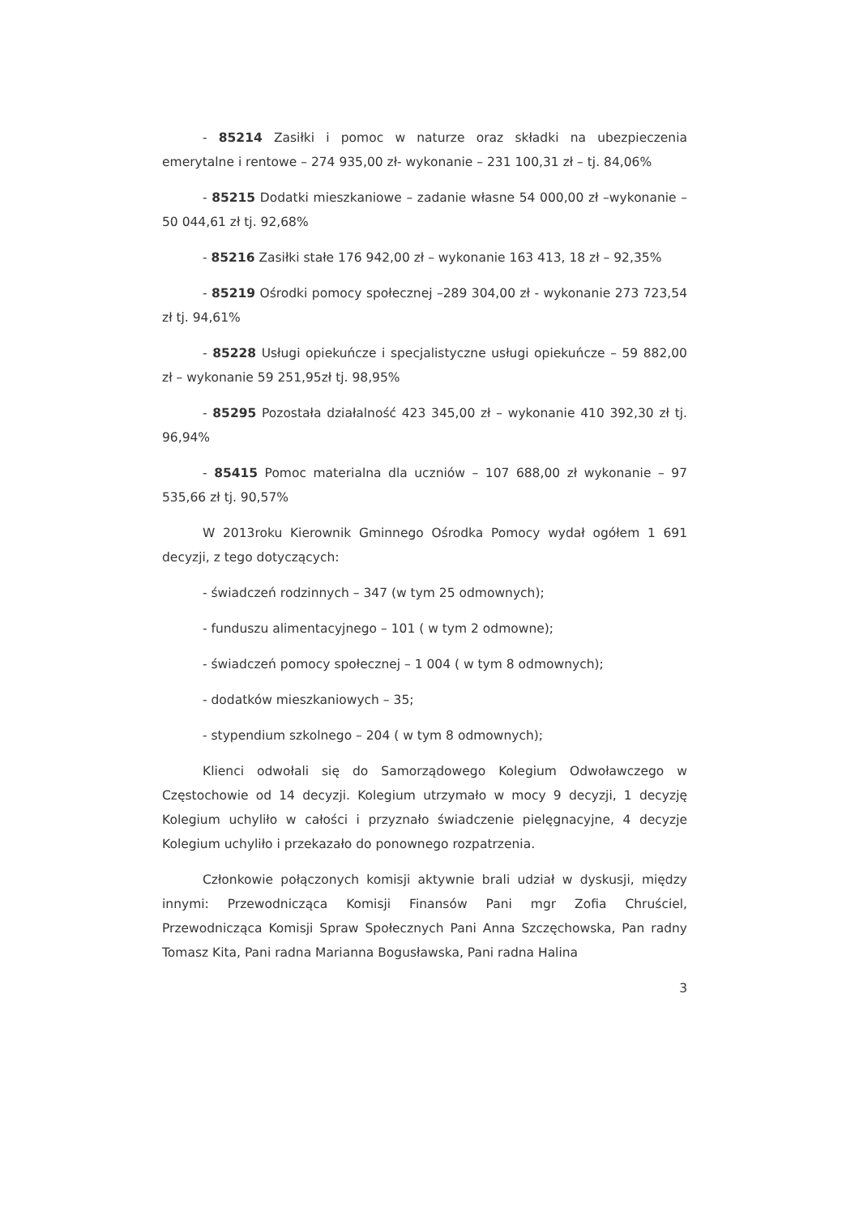- 85214 Zasiłki i pomoc w naturze oraz składki na ubezpieczenia emerytalne i rentowe – 274 935,00 zł- wykonanie – 231 100,31 zł – tj. 84,06%
- 85215 Dodatki mieszkaniowe – zadanie własne 54 000,00 zł –wykonanie – 50 044,61 zł tj. 92,68%
- 85216 Zasiłki stałe 176 942,00 zł – wykonanie 163 413, 18 zł – 92,35%
- 85219 Ośrodki pomocy społecznej –289 304,00 zł - wykonanie 273 723,54 zł tj. 94,61%
- 85228 Usługi opiekuńcze i specjalistyczne usługi opiekuńcze – 59 882,00 zł – wykonanie 59 251,95zł tj. 98,95%
- 85295 Pozostała działalność 423 345,00 zł – wykonanie 410 392,30 zł tj. 96,94%
- 85415 Pomoc materialna dla uczniów – 107 688,00 zł wykonanie – 97 535,66 zł tj. 90,57%
W 2013roku Kierownik Gminnego Ośrodka Pomocy wydał ogółem 1 691 decyzji, z tego dotyczących:
- świadczeń rodzinnych – 347 (w tym 25 odmownych);
- funduszu alimentacyjnego – 101 ( w tym 2 odmowne);
- świadczeń pomocy społecznej – 1 004 ( w tym 8 odmownych);
- dodatków mieszkaniowych – 35;
- stypendium szkolnego – 204 ( w tym 8 odmownych);
Klienci odwołali się do Samorządowego Kolegium Odwoławczego w Częstochowie od 14 decyzji. Kolegium utrzymało w mocy 9 decyzji, 1 decyzję Kolegium uchyliło w całości i przyznało świadczenie pielęgnacyjne, 4 decyzje Kolegium uchyliło i przekazało do ponownego rozpatrzenia.
Członkowie połączonych komisji aktywnie brali udział w dyskusji, między innymi: Przewodnicząca Komisji Finansów Pani mgr Zofia Chruściel, Przewodnicząca Komisji Spraw Społecznych Pani Anna Szczęchowska, Pan radny Tomasz Kita, Pani radna Marianna Bogusławska, Pani radna Halina
3